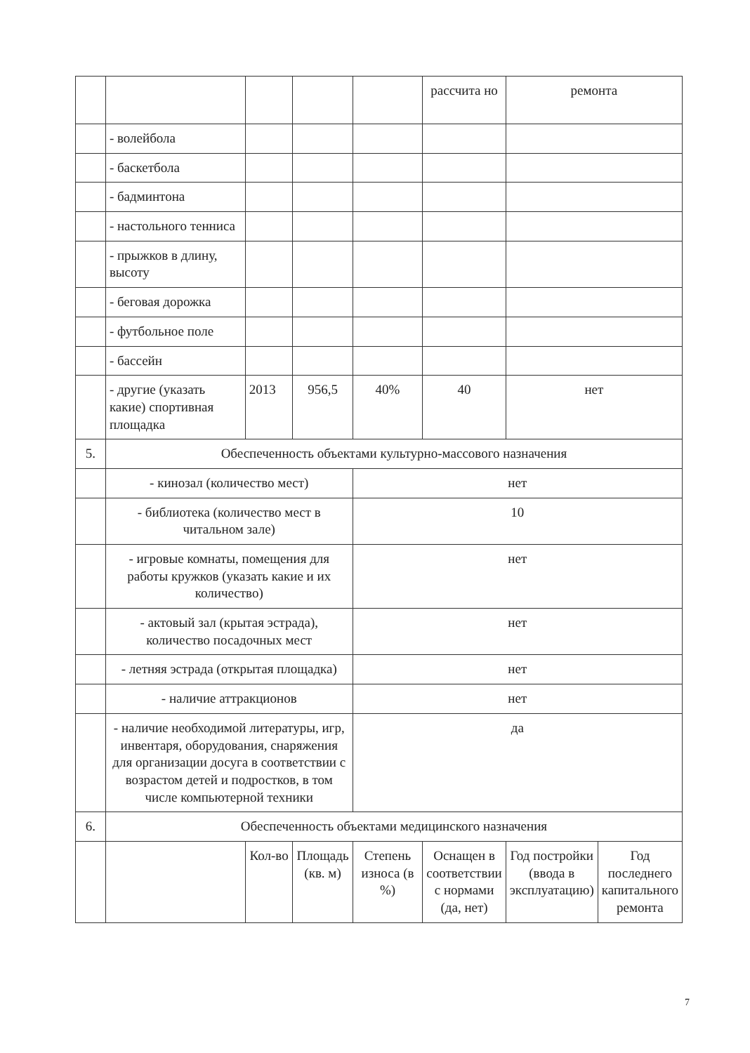| | | | | | рассчита но | ремонта | |
| | - волейбола | | | | | | |
| | - баскетбола | | | | | | |
| | - бадминтона | | | | | | |
| | - настольного тенниса | | | | | | |
| | - прыжков в длину, высоту | | | | | | |
| | - беговая дорожка | | | | | | |
| | - футбольное поле | | | | | | |
| | - бассейн | | | | | | |
| | - другие (указать какие) спортивная площадка | 2013 | 956,5 | 40% | 40 | нет | |
| 5. | Обеспеченность объектами культурно-массового назначения | | | | | | |
| | - кинозал (количество мест) | | | нет | | | |
| | - библиотека (количество мест в читальном зале) | | | 10 | | | |
| | - игровые комнаты, помещения для работы кружков (указать какие и их количество) | | | нет | | | |
| | - актовый зал (крытая эстрада), количество посадочных мест | | | нет | | | |
| | - летняя эстрада (открытая площадка) | | | нет | | | |
| | - наличие аттракционов | | | нет | | | |
| | - наличие необходимой литературы, игр, инвентаря, оборудования, снаряжения для организации досуга в соответствии с возрастом детей и подростков, в том числе компьютерной техники | | | да | | | |
| 6. | Обеспеченность объектами медицинского назначения | | | | | | |
| | | Кол-во | Площадь (кв. м) | Степень износа (в %) | Оснащен в соответствии с нормами (да, нет) | Год постройки (ввода в эксплуатацию) | Год последнего капитального ремонта |
7